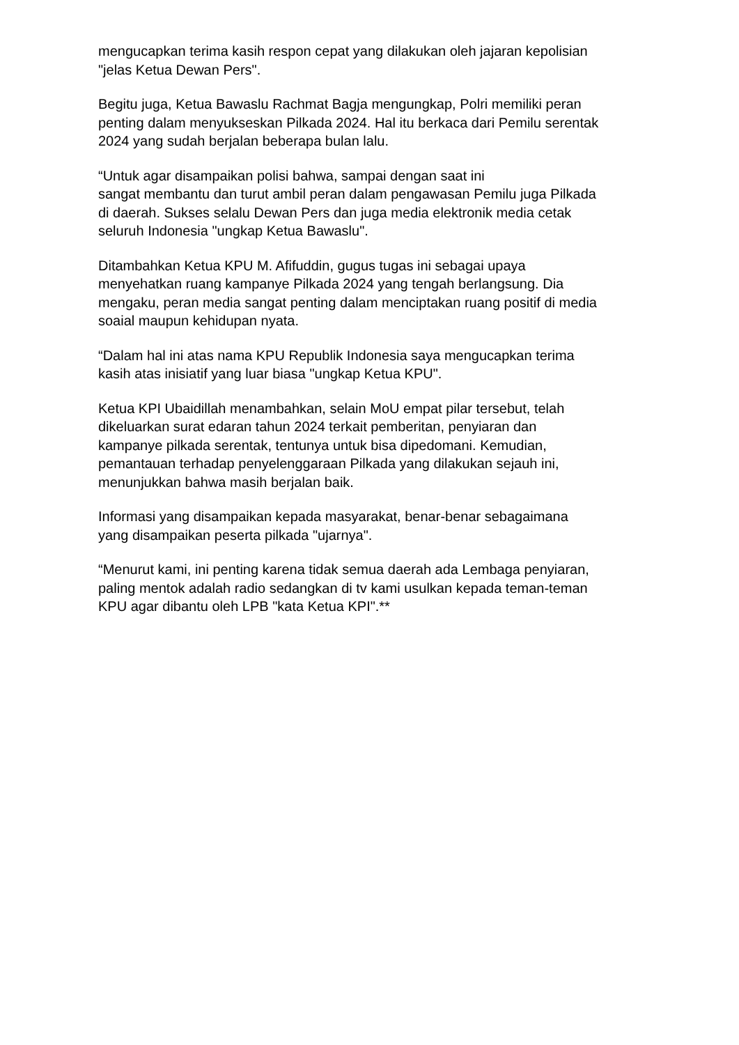mengucapkan terima kasih respon cepat yang dilakukan oleh jajaran kepolisian
"jelas Ketua Dewan Pers".
Begitu juga, Ketua Bawaslu Rachmat Bagja mengungkap, Polri memiliki peran
penting dalam menyukseskan Pilkada 2024. Hal itu berkaca dari Pemilu serentak
2024 yang sudah berjalan beberapa bulan lalu.
“Untuk agar disampaikan polisi bahwa, sampai dengan saat ini
sangat membantu dan turut ambil peran dalam pengawasan Pemilu juga Pilkada
di daerah. Sukses selalu Dewan Pers dan juga media elektronik media cetak
seluruh Indonesia "ungkap Ketua Bawaslu".
Ditambahkan Ketua KPU M. Afifuddin, gugus tugas ini sebagai upaya
menyehatkan ruang kampanye Pilkada 2024 yang tengah berlangsung. Dia
mengaku, peran media sangat penting dalam menciptakan ruang positif di media
soaial maupun kehidupan nyata.
“Dalam hal ini atas nama KPU Republik Indonesia saya mengucapkan terima
kasih atas inisiatif yang luar biasa "ungkap Ketua KPU".
Ketua KPI Ubaidillah menambahkan, selain MoU empat pilar tersebut, telah
dikeluarkan surat edaran tahun 2024 terkait pemberitan, penyiaran dan
kampanye pilkada serentak, tentunya untuk bisa dipedomani. Kemudian,
pemantauan terhadap penyelenggaraan Pilkada yang dilakukan sejauh ini,
menunjukkan bahwa masih berjalan baik.
Informasi yang disampaikan kepada masyarakat, benar-benar sebagaimana
yang disampaikan peserta pilkada "ujarnya".
“Menurut kami, ini penting karena tidak semua daerah ada Lembaga penyiaran,
paling mentok adalah radio sedangkan di tv kami usulkan kepada teman-teman
KPU agar dibantu oleh LPB "kata Ketua KPI".**